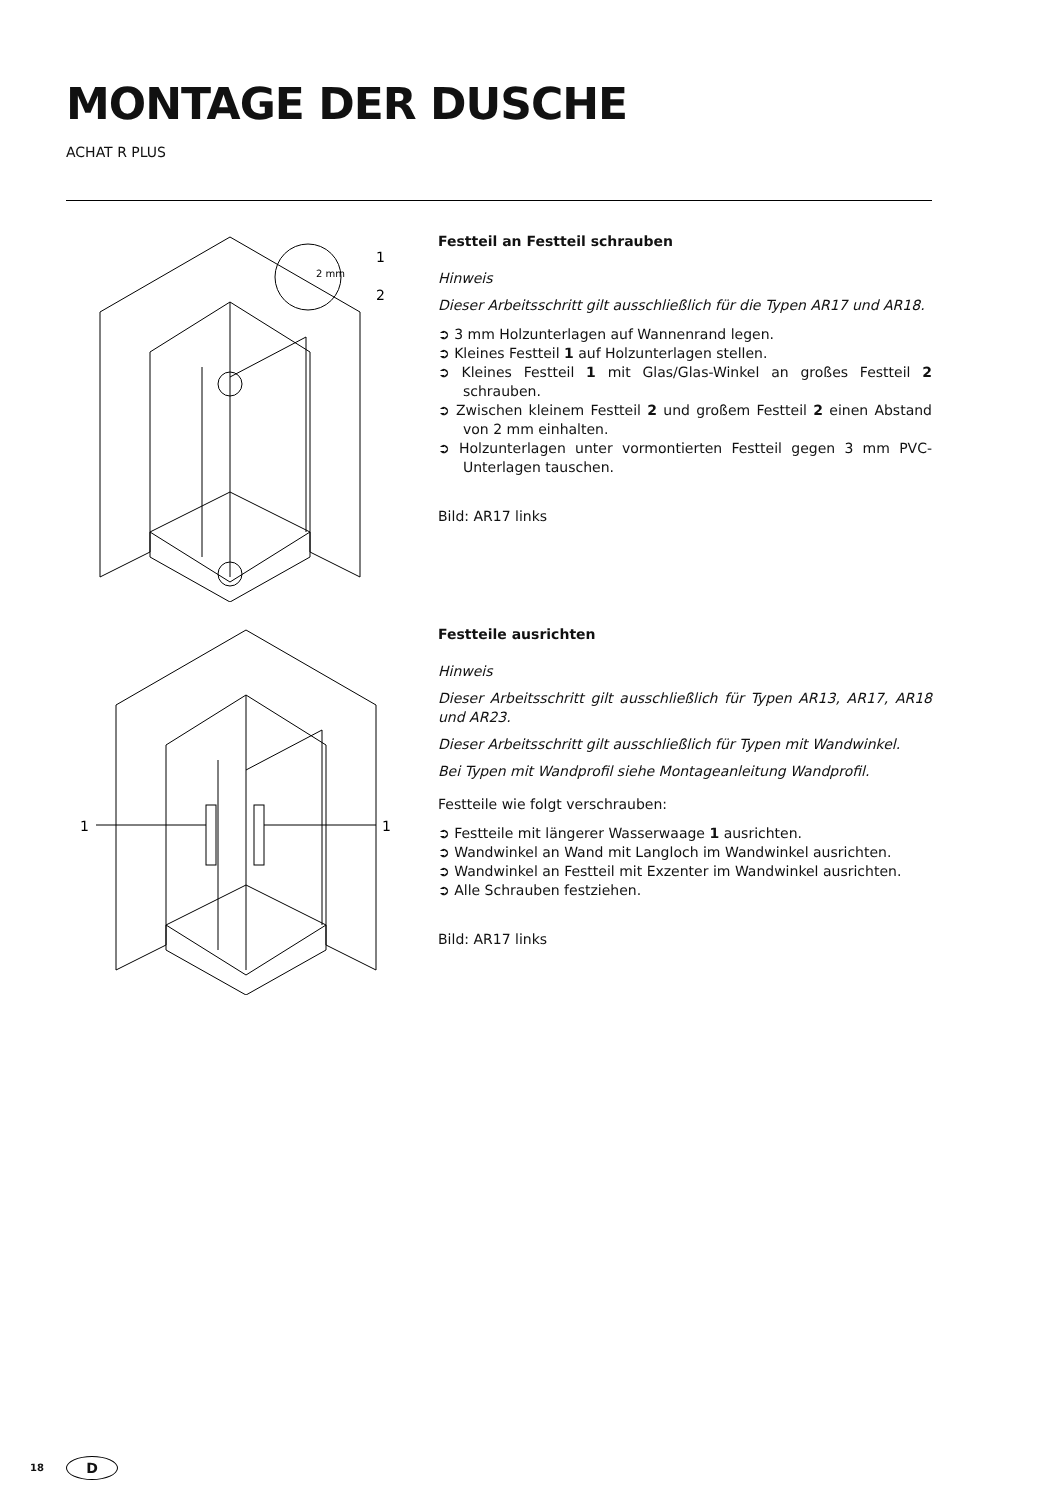MONTAGE DER DUSCHE
ACHAT R PLUS
1
2
2 mm
Festteil an Festteil schrauben
Hinweis
Dieser Arbeitsschritt gilt ausschließlich für die Typen AR17 und AR18.
➲ 3 mm Holzunterlagen auf Wannenrand legen.
➲ Kleines Festteil 1 auf Holzunterlagen stellen.
➲ Kleines Festteil 1 mit Glas/Glas-Winkel an großes Festteil 2 schrauben.
➲ Zwischen kleinem Festteil 2 und großem Festteil 2 einen Abstand von 2 mm einhalten.
➲ Holzunterlagen unter vormontierten Festteil gegen 3 mm PVC-Unterlagen tauschen.
Bild: AR17 links
1
1
Festteile ausrichten
Hinweis
Dieser Arbeitsschritt gilt ausschließlich für Typen AR13, AR17, AR18 und AR23.
Dieser Arbeitsschritt gilt ausschließlich für Typen mit Wandwinkel.
Bei Typen mit Wandprofil siehe Montageanleitung Wandprofil.
Festteile wie folgt verschrauben:
➲ Festteile mit längerer Wasserwaage 1 ausrichten.
➲ Wandwinkel an Wand mit Langloch im Wandwinkel ausrichten.
➲ Wandwinkel an Festteil mit Exzenter im Wandwinkel ausrichten.
➲ Alle Schrauben festziehen.
Bild: AR17 links
18 D